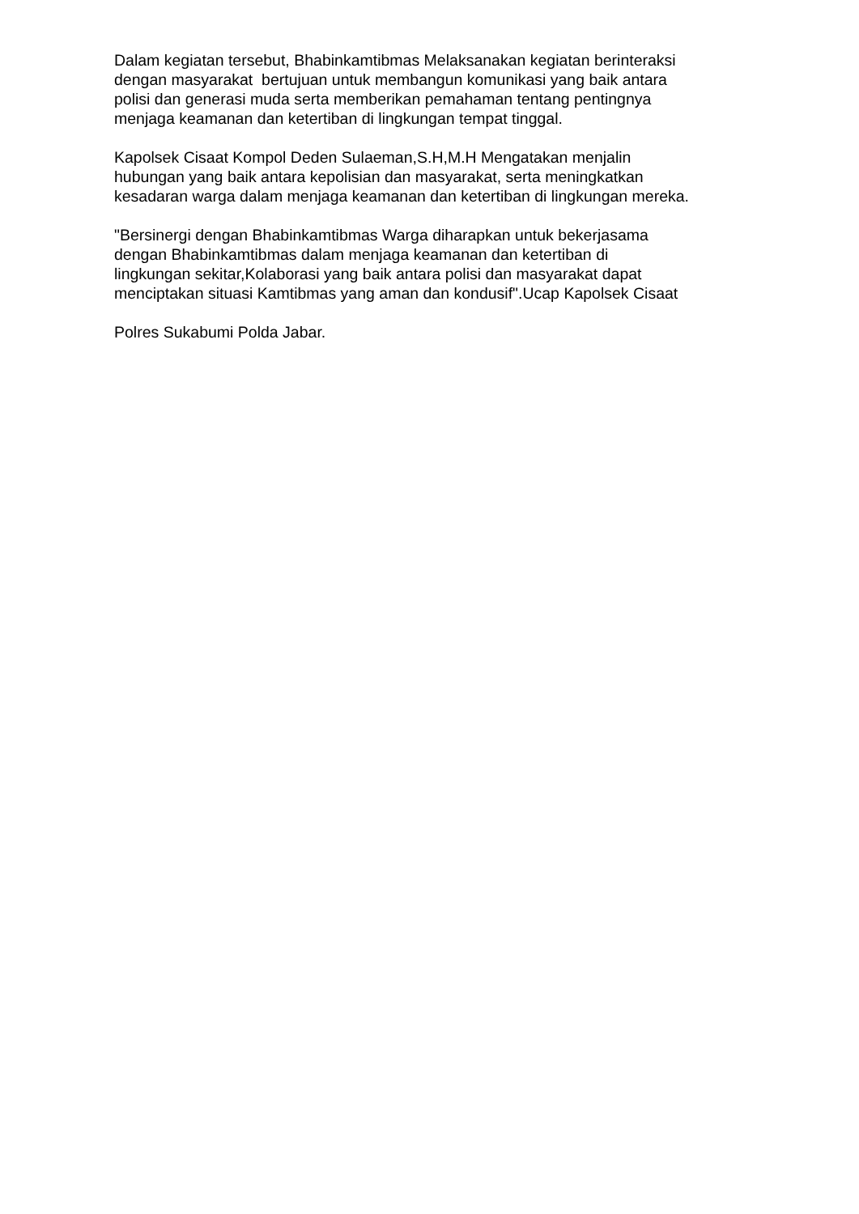Dalam kegiatan tersebut, Bhabinkamtibmas Melaksanakan kegiatan berinteraksi
dengan masyarakat bertujuan untuk membangun komunikasi yang baik antara
polisi dan generasi muda serta memberikan pemahaman tentang pentingnya
menjaga keamanan dan ketertiban di lingkungan tempat tinggal.
Kapolsek Cisaat Kompol Deden Sulaeman,S.H,M.H Mengatakan menjalin
hubungan yang baik antara kepolisian dan masyarakat, serta meningkatkan
kesadaran warga dalam menjaga keamanan dan ketertiban di lingkungan mereka.
"Bersinergi dengan Bhabinkamtibmas Warga diharapkan untuk bekerjasama
dengan Bhabinkamtibmas dalam menjaga keamanan dan ketertiban di
lingkungan sekitar,Kolaborasi yang baik antara polisi dan masyarakat dapat
menciptakan situasi Kamtibmas yang aman dan kondusif".Ucap Kapolsek Cisaat
Polres Sukabumi Polda Jabar.